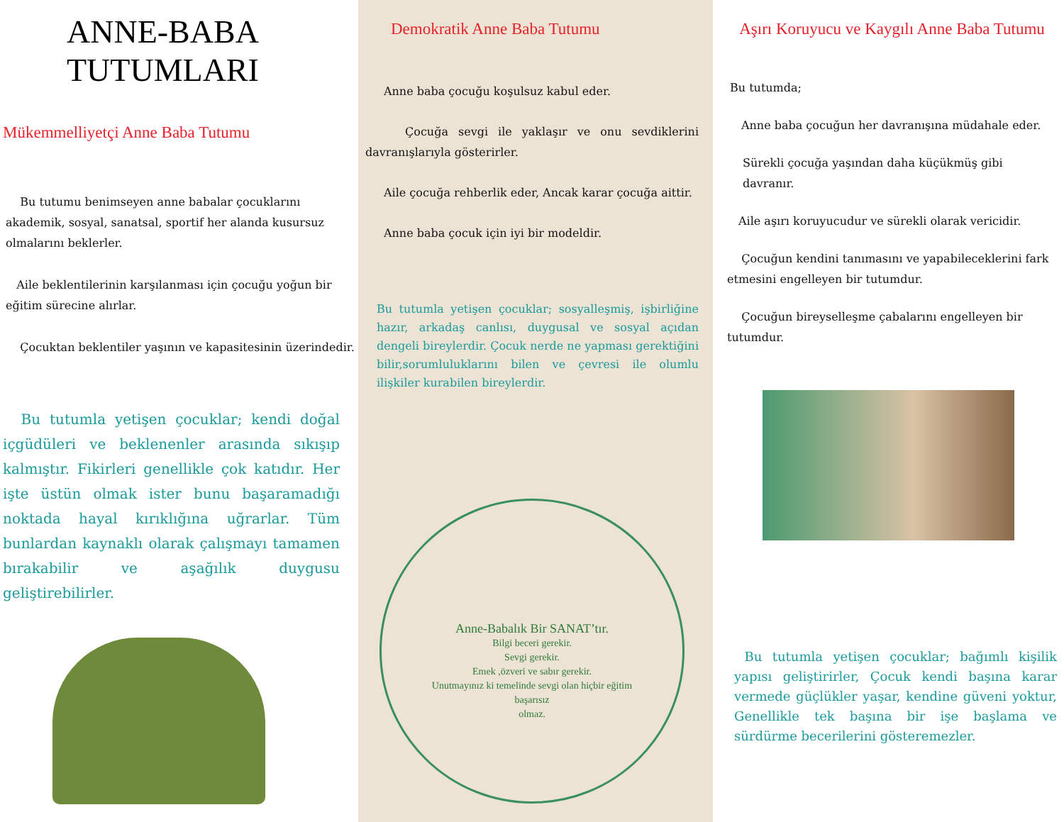ANNE-BABA
TUTUMLARI
Mükemmelliyetçi Anne Baba Tutumu
Bu tutumu benimseyen anne babalar çocuklarını akademik, sosyal, sanatsal, sportif her alanda kusursuz olmalarını beklerler.
Aile beklentilerinin karşılanması için çocuğu yoğun bir eğitim sürecine alırlar.
Çocuktan beklentiler yaşının ve kapasitesinin üzerindedir.
Bu tutumla yetişen çocuklar; kendi doğal içgüdüleri ve beklenenler arasında sıkışıp kalmıştır. Fikirleri genellikle çok katıdır. Her işte üstün olmak ister bunu başaramadığı noktada hayal kırıklığına uğrarlar. Tüm bunlardan kaynaklı olarak çalışmayı tamamen bırakabilir ve aşağılık duygusu geliştirebilirler.
Demokratik Anne Baba Tutumu
Anne baba çocuğu koşulsuz kabul eder.
Çocuğa sevgi ile yaklaşır ve onu sevdiklerini davranışlarıyla gösterirler.
Aile çocuğa rehberlik eder, Ancak karar çocuğa aittir.
Anne baba çocuk için iyi bir modeldir.
Bu tutumla yetişen çocuklar; sosyalleşmiş, işbirliğine hazır, arkadaş canlısı, duygusal ve sosyal açıdan dengeli bireylerdir. Çocuk nerde ne yapması gerektiğini bilir,sorumluluklarını bilen ve çevresi ile olumlu ilişkiler kurabilen bireylerdir.
Anne-Babalık Bir SANAT’tır.
Bilgi beceri gerekir.
Sevgi gerekir.
Emek ,özveri ve sabır gerekir.
Unutmayınız ki temelinde sevgi olan hiçbir eğitim
başarısız
olmaz.
Aşırı Koruyucu ve Kaygılı Anne Baba Tutumu
Bu tutumda;
Anne baba çocuğun her davranışına müdahale eder.
Sürekli çocuğa yaşından daha küçükmüş gibi davranır.
Aile aşırı koruyucudur ve sürekli olarak vericidir.
Çocuğun kendini tanımasını ve yapabileceklerini fark etmesini engelleyen bir tutumdur.
Çocuğun bireyselleşme çabalarını engelleyen bir tutumdur.
Bu tutumla yetişen çocuklar; bağımlı kişilik yapısı geliştirirler, Çocuk kendi başına karar vermede güçlükler yaşar, kendine güveni yoktur, Genellikle tek başına bir işe başlama ve sürdürme becerilerini gösteremezler.